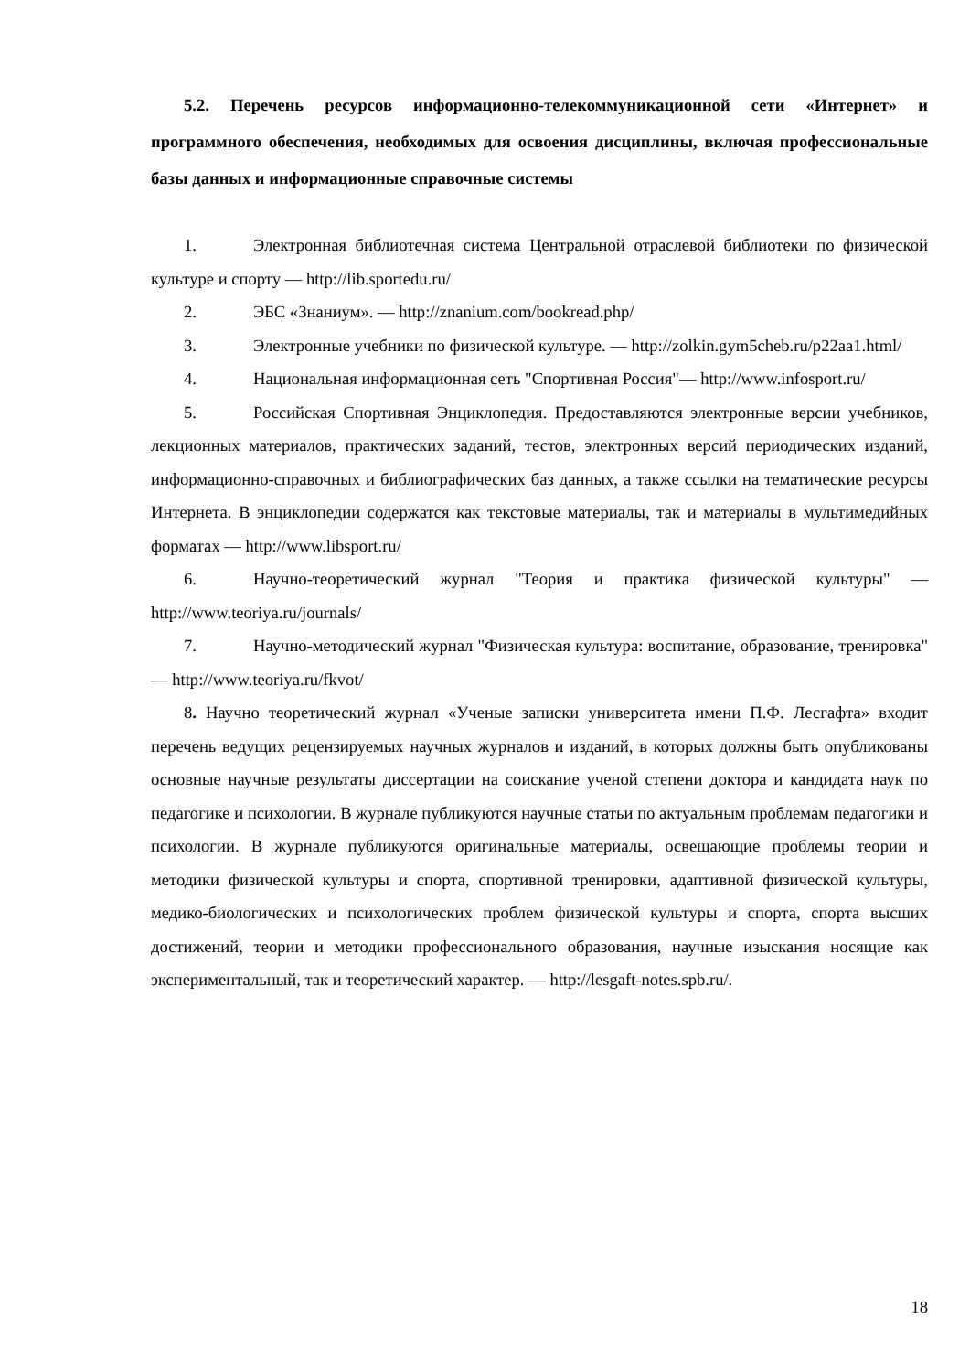5.2. Перечень ресурсов информационно-телекоммуникационной сети «Интернет» и программного обеспечения, необходимых для освоения дисциплины, включая профессиональные базы данных и информационные справочные системы
1. Электронная библиотечная система Центральной отраслевой библиотеки по физической культуре и спорту — http://lib.sportedu.ru/
2. ЭБС «Знаниум». — http://znanium.com/bookread.php/
3. Электронные учебники по физической культуре. — http://zolkin.gym5cheb.ru/p22aa1.html/
4. Национальная информационная сеть "Спортивная Россия"— http://www.infosport.ru/
5. Российская Спортивная Энциклопедия. Предоставляются электронные версии учебников, лекционных материалов, практических заданий, тестов, электронных версий периодических изданий, информационно-справочных и библиографических баз данных, а также ссылки на тематические ресурсы Интернета. В энциклопедии содержатся как текстовые материалы, так и материалы в мультимедийных форматах — http://www.libsport.ru/
6. Научно-теоретический журнал "Теория и практика физической культуры" — http://www.teoriya.ru/journals/
7. Научно-методический журнал "Физическая культура: воспитание, образование, тренировка" — http://www.teoriya.ru/fkvot/
8. Научно теоретический журнал «Ученые записки университета имени П.Ф. Лесгафта» входит перечень ведущих рецензируемых научных журналов и изданий, в которых должны быть опубликованы основные научные результаты диссертации на соискание ученой степени доктора и кандидата наук по педагогике и психологии. В журнале публикуются научные статьи по актуальным проблемам педагогики и психологии. В журнале публикуются оригинальные материалы, освещающие проблемы теории и методики физической культуры и спорта, спортивной тренировки, адаптивной физической культуры, медико-биологических и психологических проблем физической культуры и спорта, спорта высших достижений, теории и методики профессионального образования, научные изыскания носящие как экспериментальный, так и теоретический характер. — http://lesgaft-notes.spb.ru/.
18